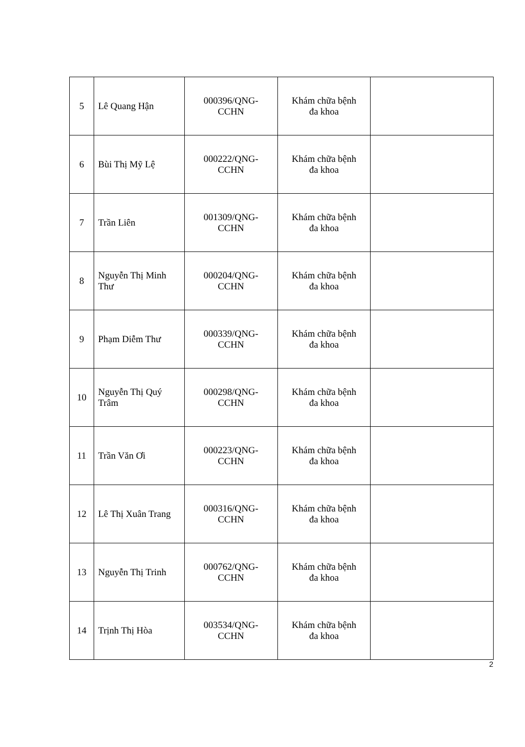| 5 | Lê Quang Hận | 000396/QNG- CCHN | Khám chữa bệnh đa khoa | |
| 6 | Bùi Thị Mỹ Lệ | 000222/QNG- CCHN | Khám chữa bệnh đa khoa | |
| 7 | Trần Liên | 001309/QNG- CCHN | Khám chữa bệnh đa khoa | |
| 8 | Nguyễn Thị Minh Thư | 000204/QNG- CCHN | Khám chữa bệnh đa khoa | |
| 9 | Phạm Diễm Thư | 000339/QNG- CCHN | Khám chữa bệnh đa khoa | |
| 10 | Nguyễn Thị Quý Trâm | 000298/QNG- CCHN | Khám chữa bệnh đa khoa | |
| 11 | Trần Văn Ơi | 000223/QNG- CCHN | Khám chữa bệnh đa khoa | |
| 12 | Lê Thị Xuân Trang | 000316/QNG- CCHN | Khám chữa bệnh đa khoa | |
| 13 | Nguyễn Thị Trinh | 000762/QNG- CCHN | Khám chữa bệnh đa khoa | |
| 14 | Trịnh Thị Hòa | 003534/QNG- CCHN | Khám chữa bệnh đa khoa | |
2